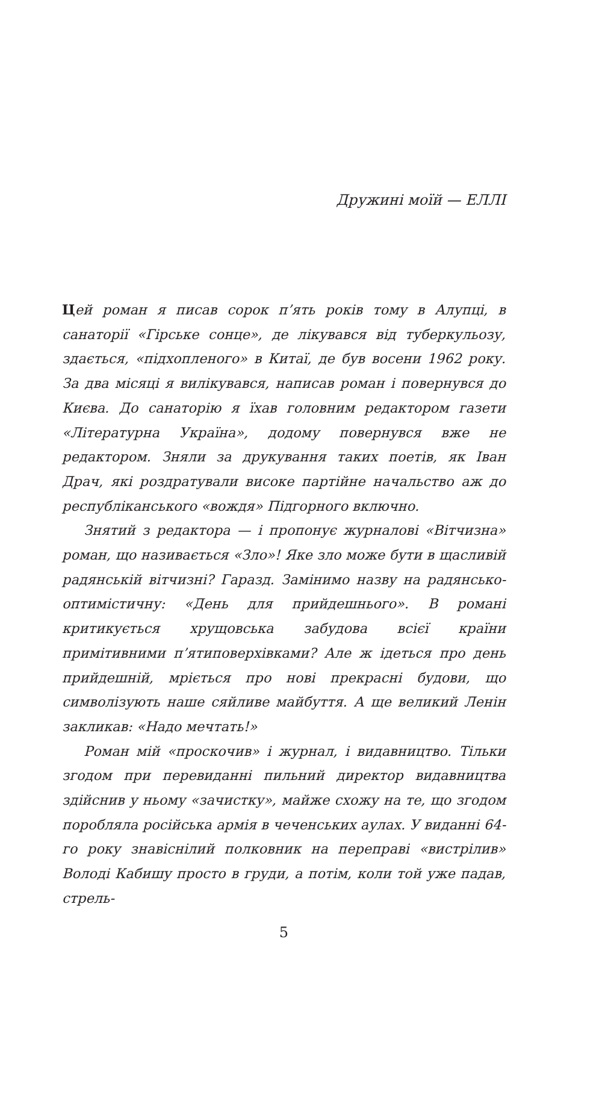Дружині моїй — ЕЛЛІ
Цей роман я писав сорок п’ять років тому в Алупці, в санаторії «Гірське сонце», де лікувався від туберкульозу, здається, «підхопленого» в Китаї, де був восени 1962 року. За два місяці я вилікувався, написав роман і повернувся до Києва. До санаторію я їхав головним редактором газети «Літературна Україна», додому повернувся вже не редактором. Зняли за друкування таких поетів, як Іван Драч, які роздратували високе партійне начальство аж до республіканського «вождя» Підгорного включно.
Знятий з редактора — і пропонує журналові «Вітчизна» роман, що називається «Зло»! Яке зло може бути в щасливій радянській вітчизні? Гаразд. Замінимо назву на радянсько-оптимістичну: «День для прийдешнього». В романі критикується хрущовська забудова всієї країни примітивними п’ятиповерхівками? Але ж ідеться про день прийдешній, мріється про нові прекрасні будови, що символізують наше сяйливе майбуття. А ще великий Ленін закликав: «Надо мечтать!»
Роман мій «проскочив» і журнал, і видавництво. Тільки згодом при перевиданні пильний директор видавництва здійснив у ньому «зачистку», майже схожу на те, що згодом поробляла російська армія в чеченських аулах. У виданні 64-го року знавіснілий полковник на переправі «вистрілив» Володі Кабишу просто в груди, а потім, коли той уже падав, стрель-
5